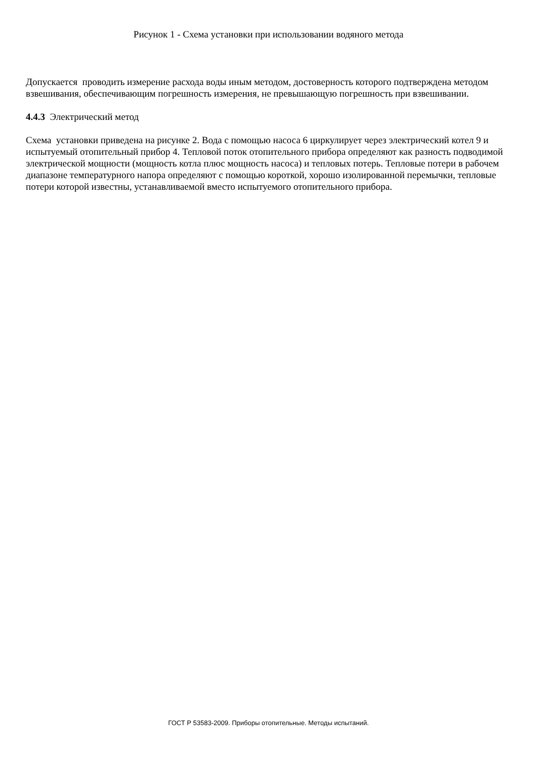Рисунок 1 - Схема установки при использовании водяного метода
Допускается проводить измерение расхода воды иным методом, достоверность которого подтверждена методом взвешивания, обеспечивающим погрешность измерения, не превышающую погрешность при взвешивании.
4.4.3 Электрический метод
Схема установки приведена на рисунке 2. Вода с помощью насоса 6 циркулирует через электрический котел 9 и испытуемый отопительный прибор 4. Тепловой поток отопительного прибора определяют как разность подводимой электрической мощности (мощность котла плюс мощность насоса) и тепловых потерь. Тепловые потери в рабочем диапазоне температурного напора определяют с помощью короткой, хорошо изолированной перемычки, тепловые потери которой известны, устанавливаемой вместо испытуемого отопительного прибора.
ГОСТ Р 53583-2009. Приборы отопительные. Методы испытаний.